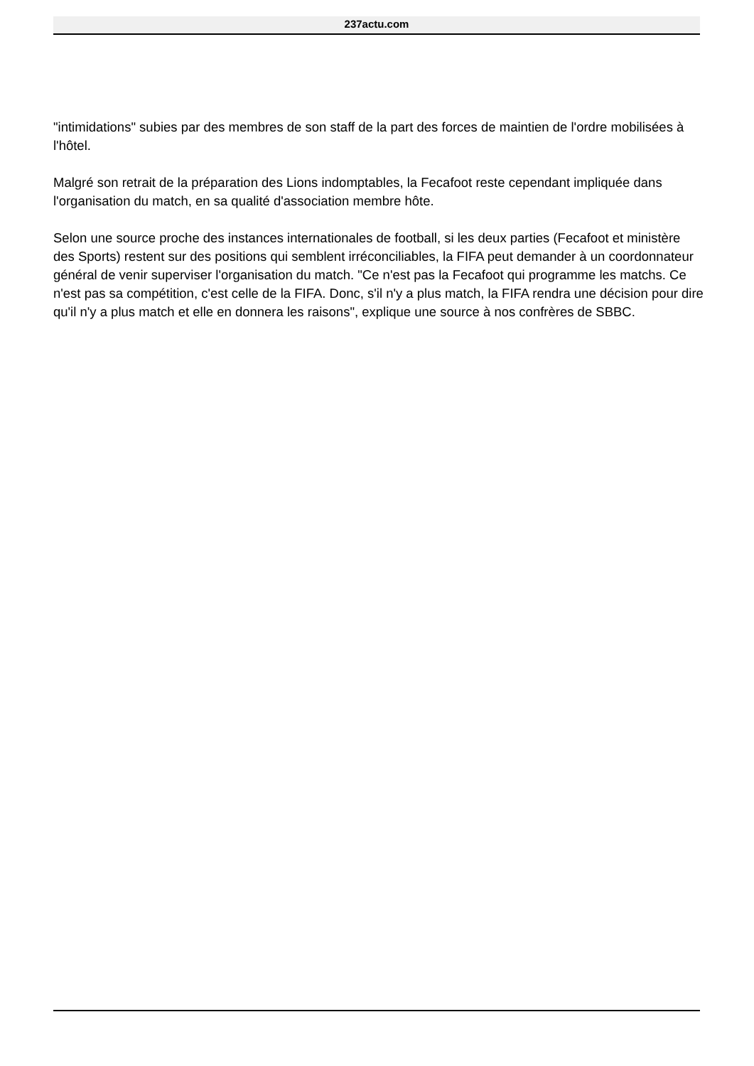237actu.com
"intimidations" subies par des membres de son staff de la part des forces de maintien de l'ordre mobilisées à l'hôtel.
Malgré son retrait de la préparation des Lions indomptables, la Fecafoot reste cependant impliquée dans l'organisation du match, en sa qualité d'association membre hôte.
Selon une source proche des instances internationales de football, si les deux parties (Fecafoot et ministère des Sports) restent sur des positions qui semblent irréconciliables, la FIFA peut demander à un coordonnateur général de venir superviser l'organisation du match. "Ce n'est pas la Fecafoot qui programme les matchs. Ce n'est pas sa compétition, c'est celle de la FIFA. Donc, s'il n'y a plus match, la FIFA rendra une décision pour dire qu'il n'y a plus match et elle en donnera les raisons", explique une source à nos confrères de SBBC.